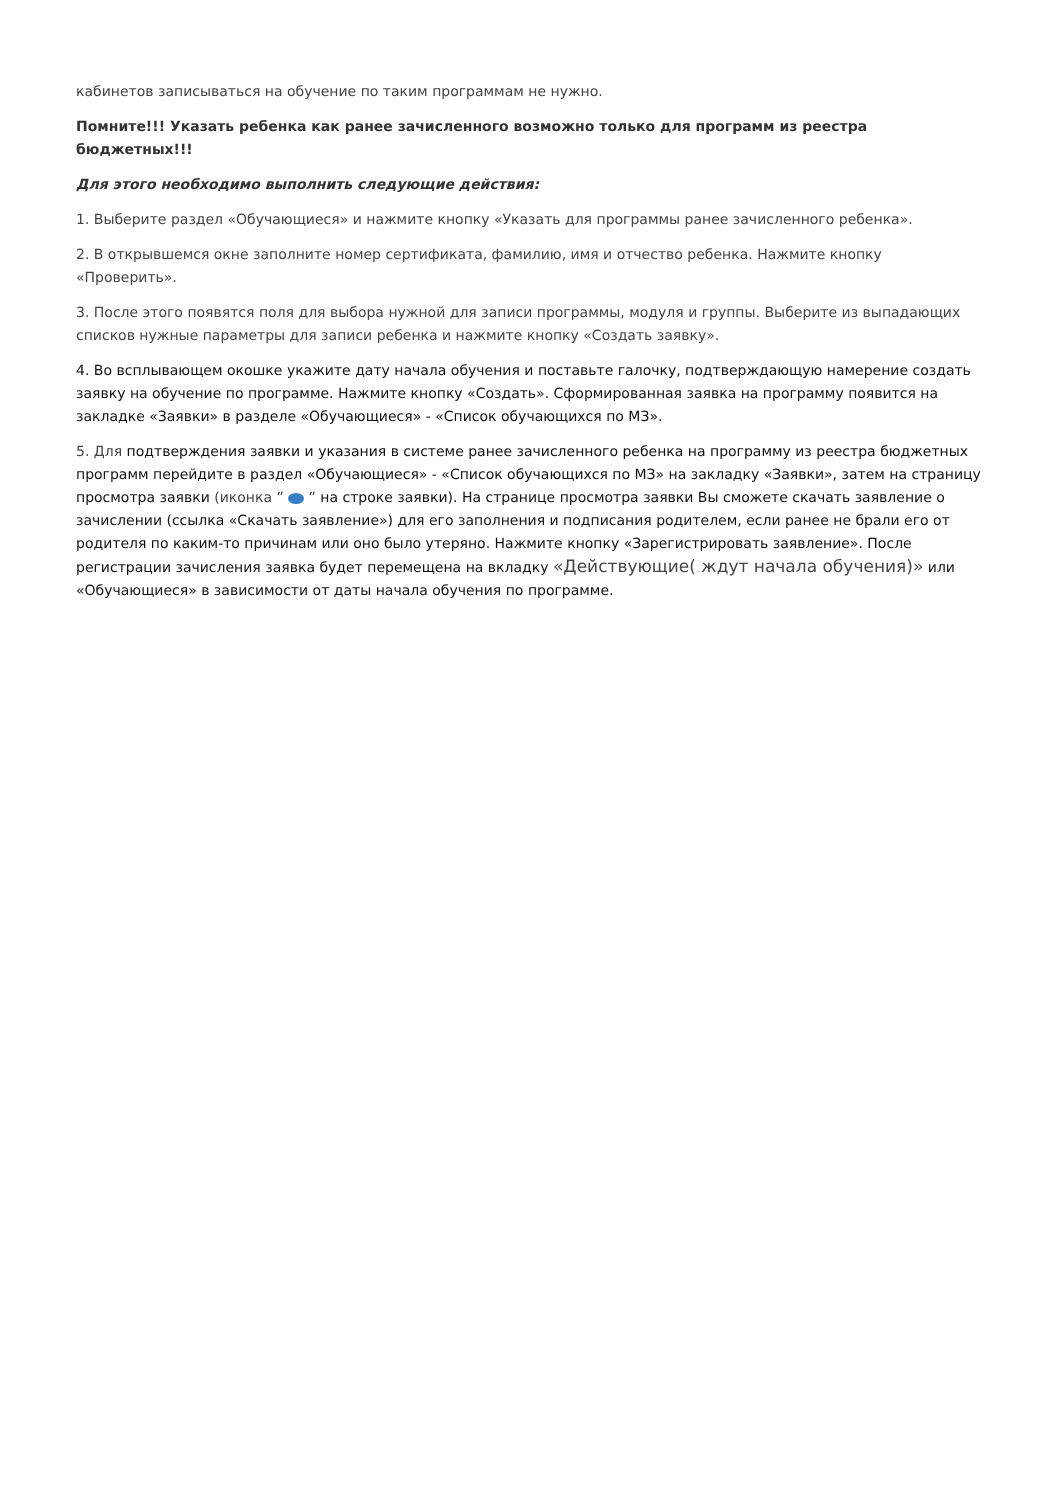кабинетов записываться на обучение по таким программам не нужно.
Помните!!! Указать ребенка как ранее зачисленного возможно только для программ из реестра бюджетных!!!
Для этого необходимо выполнить следующие действия:
1. Выберите раздел «Обучающиеся» и нажмите кнопку «Указать для программы ранее зачисленного ребенка».
2. В открывшемся окне заполните номер сертификата, фамилию, имя и отчество ребенка. Нажмите кнопку «Проверить».
3. После этого появятся поля для выбора нужной для записи программы, модуля и группы. Выберите из выпадающих списков нужные параметры для записи ребенка и нажмите кнопку «Создать заявку».
4. Во всплывающем окошке укажите дату начала обучения и поставьте галочку, подтверждающую намерение создать заявку на обучение по программе. Нажмите кнопку «Создать». Сформированная заявка на программу появится на закладке «Заявки» в разделе «Обучающиеся» - «Список обучающихся по МЗ».
5. Для подтверждения заявки и указания в системе ранее зачисленного ребенка на программу из реестра бюджетных программ перейдите в раздел «Обучающиеся» - «Список обучающихся по МЗ» на закладку «Заявки», затем на страницу просмотра заявки (иконка ” ” на строке заявки). На странице просмотра заявки Вы сможете скачать заявление о зачислении (ссылка «Скачать заявление») для его заполнения и подписания родителем, если ранее не брали его от родителя по каким-то причинам или оно было утеряно. Нажмите кнопку «Зарегистрировать заявление». После регистрации зачисления заявка будет перемещена на вкладку «Действующие( ждут начала обучения)» или «Обучающиеся» в зависимости от даты начала обучения по программе.